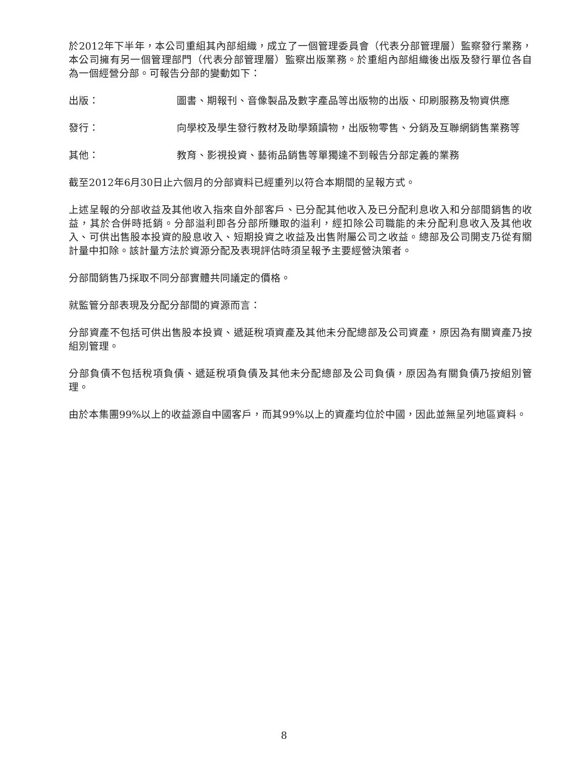於2012年下半年，本公司重組其內部組織，成立了一個管理委員會（代表分部管理層）監察發行業務，本公司擁有另一個管理部門（代表分部管理層）監察出版業務。於重組內部組織後出版及發行單位各自為一個經營分部。可報告分部的變動如下：
出版： 圖書、期報刊、音像製品及數字產品等出版物的出版、印刷服務及物資供應
發行： 向學校及學生發行教材及助學類讀物，出版物零售、分銷及互聯網銷售業務等
其他： 教育、影視投資、藝術品銷售等單獨達不到報告分部定義的業務
截至2012年6月30日止六個月的分部資料已經重列以符合本期間的呈報方式。
上述呈報的分部收益及其他收入指來自外部客戶、已分配其他收入及已分配利息收入和分部間銷售的收益，其於合併時抵銷。分部溢利即各分部所賺取的溢利，經扣除公司職能的未分配利息收入及其他收入、可供出售股本投資的股息收入、短期投資之收益及出售附屬公司之收益。總部及公司開支乃從有關計量中扣除。該計量方法於資源分配及表現評估時須呈報予主要經營決策者。
分部間銷售乃採取不同分部實體共同議定的價格。
就監管分部表現及分配分部間的資源而言：
分部資產不包括可供出售股本投資、遞延稅項資產及其他未分配總部及公司資產，原因為有關資產乃按組別管理。
分部負債不包括稅項負債、遞延稅項負債及其他未分配總部及公司負債，原因為有關負債乃按組別管理。
由於本集團99%以上的收益源自中國客戶，而其99%以上的資產均位於中國，因此並無呈列地區資料。
8